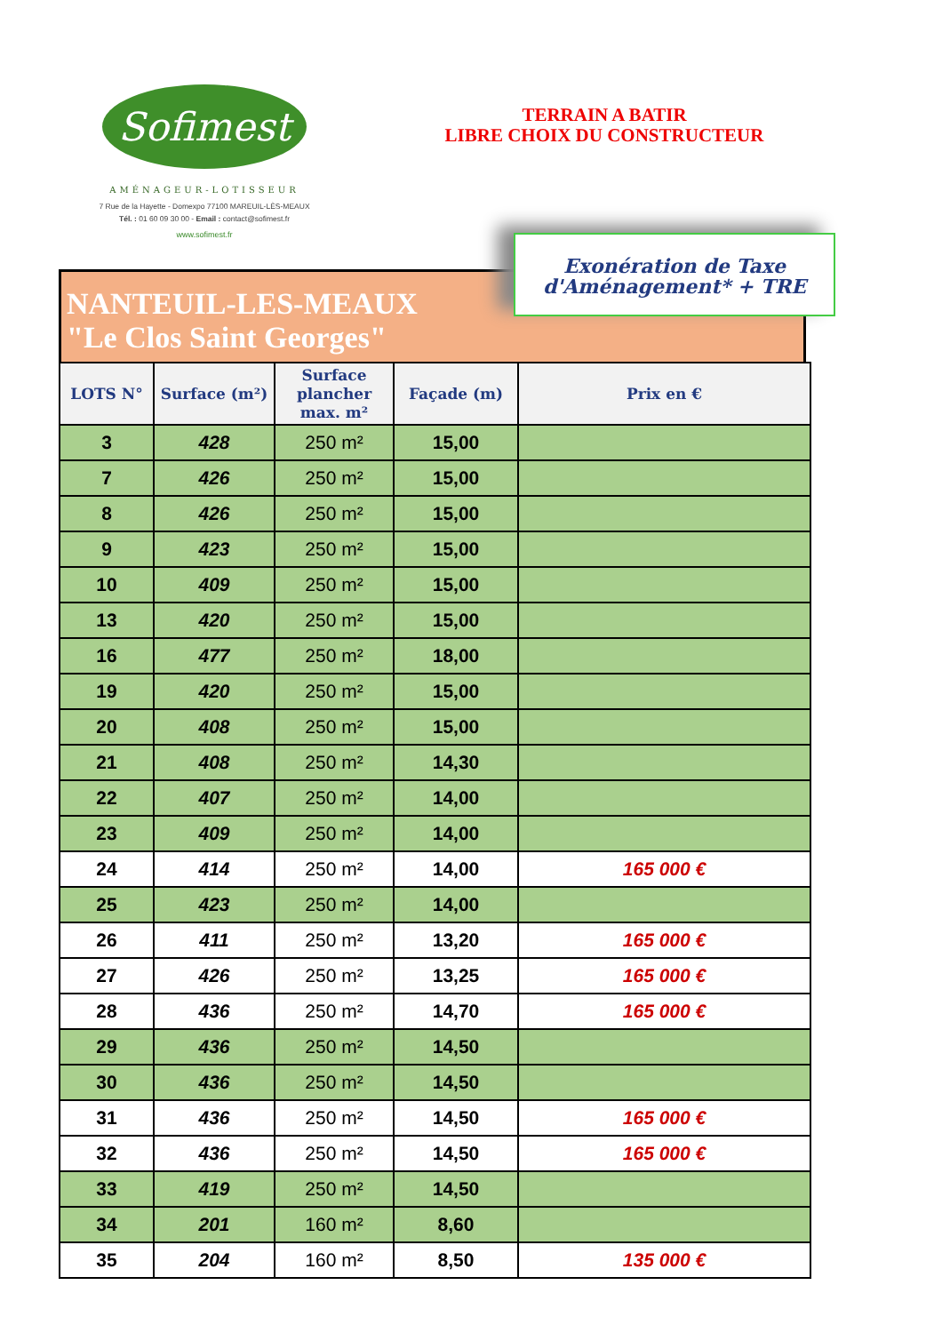Sofimest
AMÉNAGEUR-LOTISSEUR
7 Rue de la Hayette - Domexpo 77100 MAREUIL-LÈS-MEAUX
Tél. : 01 60 09 30 00 - Email : contact@sofimest.fr
www.sofimest.fr
TERRAIN A BATIR
LIBRE CHOIX DU CONSTRUCTEUR
NANTEUIL-LES-MEAUX
"Le Clos Saint Georges"
Exonération de Taxe
d'Aménagement* + TRE
| LOTS N° | Surface (m²) | Surface plancher max. m² | Façade (m) | Prix en € |
| --- | --- | --- | --- | --- |
| 3 | 428 | 250 m² | 15,00 | |
| 7 | 426 | 250 m² | 15,00 | |
| 8 | 426 | 250 m² | 15,00 | |
| 9 | 423 | 250 m² | 15,00 | |
| 10 | 409 | 250 m² | 15,00 | |
| 13 | 420 | 250 m² | 15,00 | |
| 16 | 477 | 250 m² | 18,00 | |
| 19 | 420 | 250 m² | 15,00 | |
| 20 | 408 | 250 m² | 15,00 | |
| 21 | 408 | 250 m² | 14,30 | |
| 22 | 407 | 250 m² | 14,00 | |
| 23 | 409 | 250 m² | 14,00 | |
| 24 | 414 | 250 m² | 14,00 | 165 000 € |
| 25 | 423 | 250 m² | 14,00 | |
| 26 | 411 | 250 m² | 13,20 | 165 000 € |
| 27 | 426 | 250 m² | 13,25 | 165 000 € |
| 28 | 436 | 250 m² | 14,70 | 165 000 € |
| 29 | 436 | 250 m² | 14,50 | |
| 30 | 436 | 250 m² | 14,50 | |
| 31 | 436 | 250 m² | 14,50 | 165 000 € |
| 32 | 436 | 250 m² | 14,50 | 165 000 € |
| 33 | 419 | 250 m² | 14,50 | |
| 34 | 201 | 160 m² | 8,60 | |
| 35 | 204 | 160 m² | 8,50 | 135 000 € |